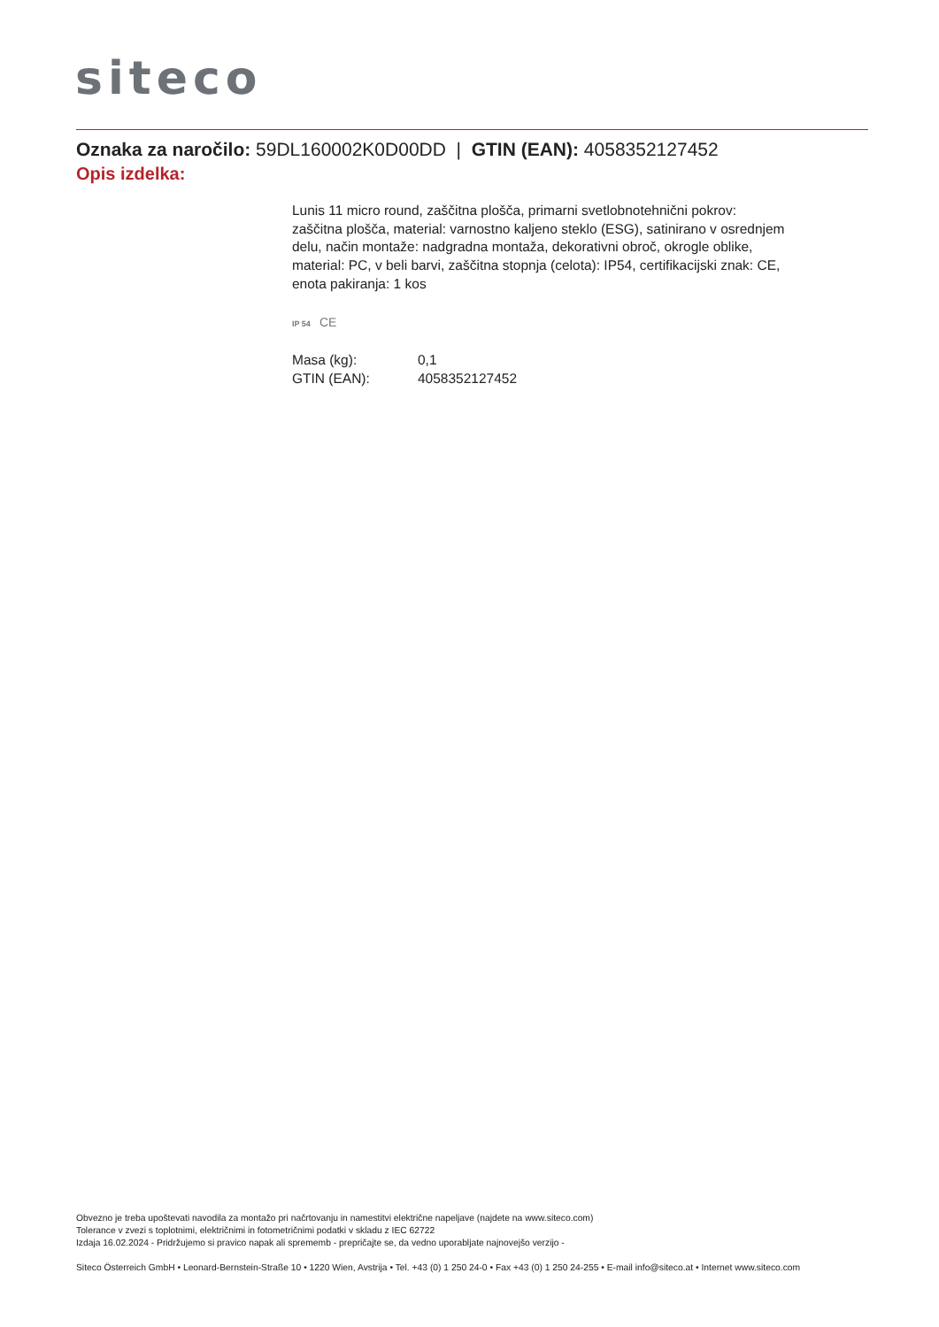siteco
Oznaka za naročilo: 59DL160002K0D00DD | GTIN (EAN): 4058352127452
Opis izdelka:
Lunis 11 micro round, zaščitna plošča, primarni svetlobnotehnični pokrov: zaščitna plošča, material: varnostno kaljeno steklo (ESG), satinirano v osrednjem delu, način montaže: nadgradna montaža, dekorativni obroč, okrogle oblike, material: PC, v beli barvi, zaščitna stopnja (celota): IP54, certifikacijski znak: CE, enota pakiranja: 1 kos
IP 54 CE
| Masa (kg): | 0,1 |
| GTIN (EAN): | 4058352127452 |
Obvezno je treba upoštevati navodila za montažo pri načrtovanju in namestitvi električne napeljave (najdete na www.siteco.com)
Tolerance v zvezi s toplotnimi, električnimi in fotometričnimi podatki v skladu z IEC 62722
Izdaja 16.02.2024 - Pridržujemo si pravico napak ali sprememb - prepričajte se, da vedno uporabljate najnovejšo verzijo -
Siteco Österreich GmbH • Leonard-Bernstein-Straße 10 • 1220 Wien, Avstrija • Tel. +43 (0) 1 250 24-0 • Fax +43 (0) 1 250 24-255 • E-mail info@siteco.at • Internet www.siteco.com